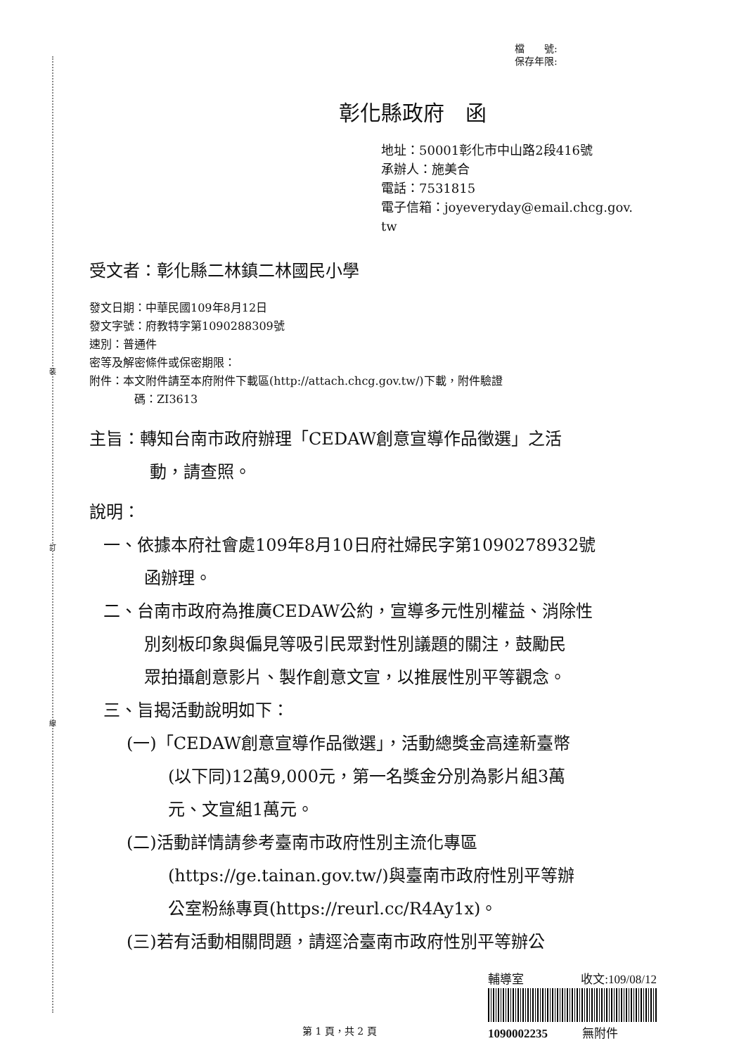裝
訂
線
檔　　號:
保存年限:
彰化縣政府　函
地址：50001彰化市中山路2段416號
承辦人：施美合
電話：7531815
電子信箱：joyeveryday@email.chcg.gov.
tw
受文者：彰化縣二林鎮二林國民小學
發文日期：中華民國109年8月12日
發文字號：府教特字第1090288309號
速別：普通件
密等及解密條件或保密期限：
附件：本文附件請至本府附件下載區(http://attach.chcg.gov.tw/)下載，附件驗證
碼：ZI3613
主旨：轉知台南市政府辦理「CEDAW創意宣導作品徵選」之活
動，請查照。
說明：
一、依據本府社會處109年8月10日府社婦民字第1090278932號
函辦理。
二、台南市政府為推廣CEDAW公約，宣導多元性別權益、消除性
別刻板印象與偏見等吸引民眾對性別議題的關注，鼓勵民
眾拍攝創意影片、製作創意文宣，以推展性別平等觀念。
三、旨揭活動說明如下：
(一)「CEDAW創意宣導作品徵選」，活動總獎金高達新臺幣
(以下同)12萬9,000元，第一名獎金分別為影片組3萬
元、文宣組1萬元。
(二)活動詳情請參考臺南市政府性別主流化專區
(https://ge.tainan.gov.tw/)與臺南市政府性別平等辦
公室粉絲專頁(https://reurl.cc/R4Ay1x)。
(三)若有活動相關問題，請逕洽臺南市政府性別平等辦公
輔導室 收文:109/08/12
1090002235 無附件
第 1 頁，共 2 頁